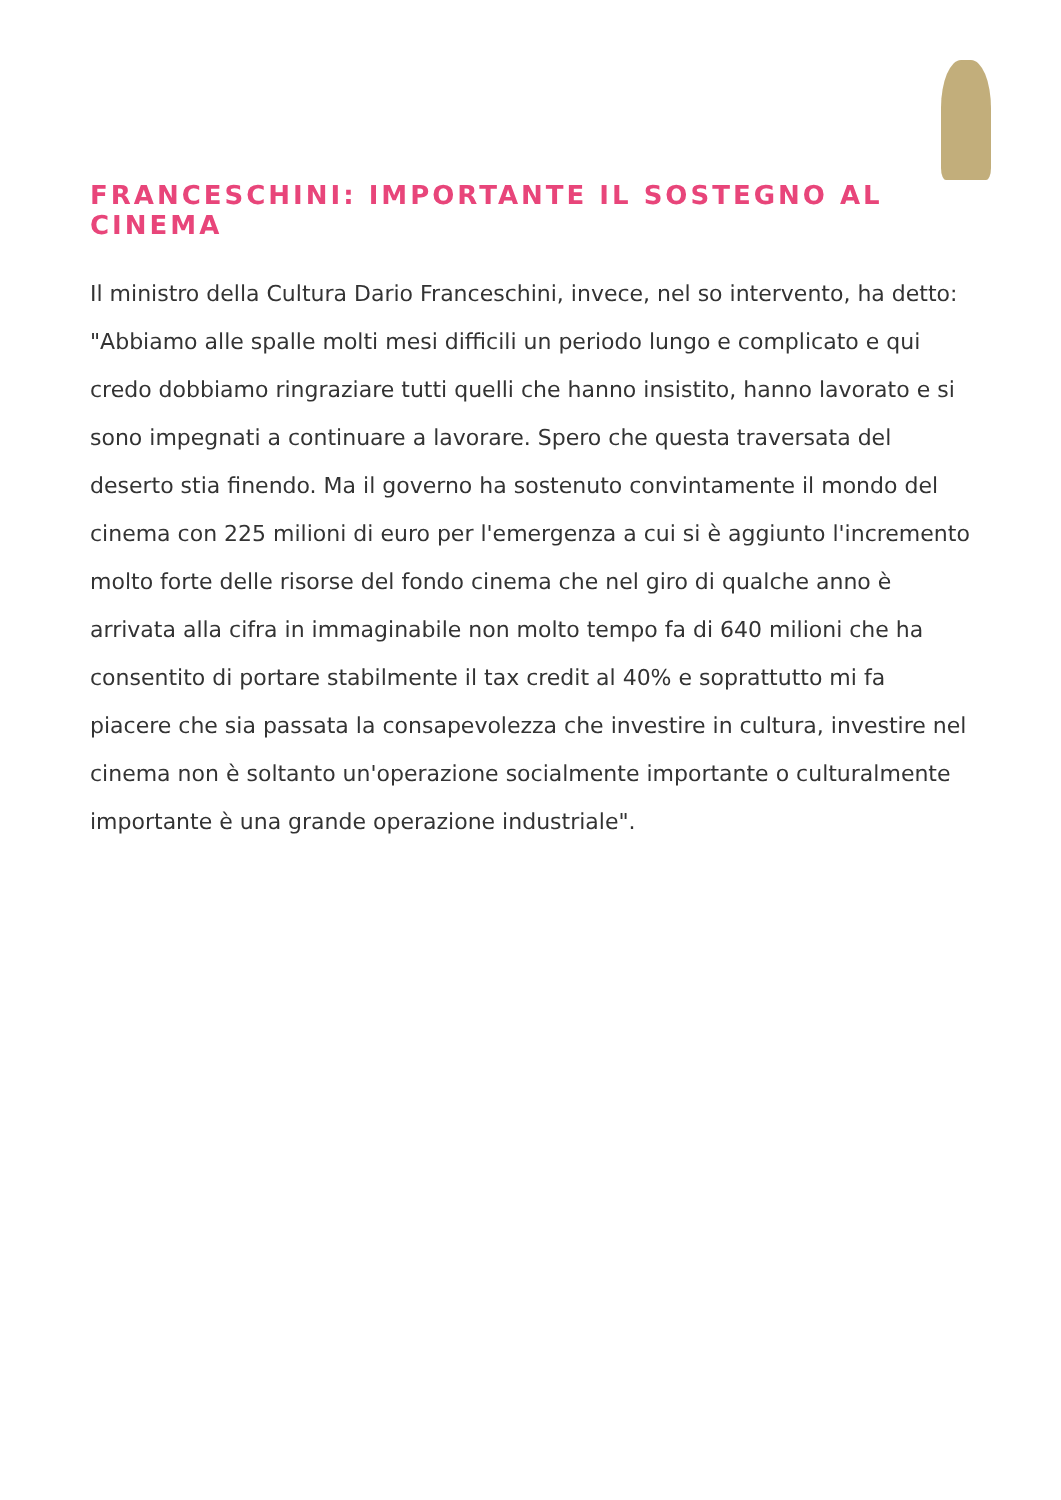FRANCESCHINI: IMPORTANTE IL SOSTEGNO AL CINEMA
Il ministro della Cultura Dario Franceschini, invece, nel so intervento, ha detto: "Abbiamo alle spalle molti mesi difficili un periodo lungo e complicato e qui credo dobbiamo ringraziare tutti quelli che hanno insistito, hanno lavorato e si sono impegnati a continuare a lavorare. Spero che questa traversata del deserto stia finendo. Ma il governo ha sostenuto convintamente il mondo del cinema con 225 milioni di euro per l'emergenza a cui si è aggiunto l'incremento molto forte delle risorse del fondo cinema che nel giro di qualche anno è arrivata alla cifra in immaginabile non molto tempo fa di 640 milioni che ha consentito di portare stabilmente il tax credit al 40% e soprattutto mi fa piacere che sia passata la consapevolezza che investire in cultura, investire nel cinema non è soltanto un'operazione socialmente importante o culturalmente importante è una grande operazione industriale".